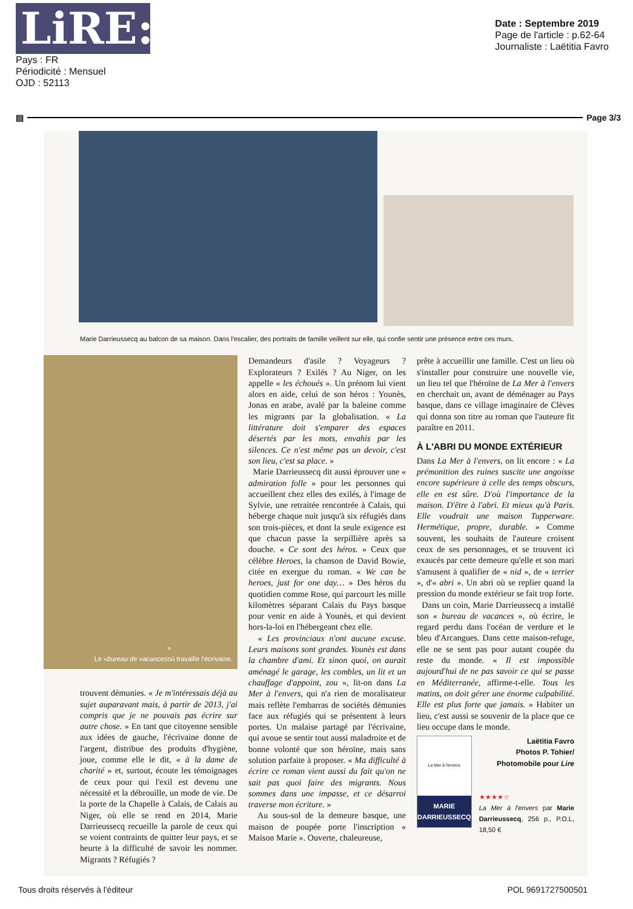LiRE:
Pays : FR
Périodicité : Mensuel
OJD : 52113
Date : Septembre 2019
Page de l'article : p.62-64
Journaliste : Laëtitia Favro
▤ Page 3/3
Marie Darrieussecq au balcon de sa maison. Dans l'escalier, des portraits de famille veillent sur elle, qui confie sentir une présence entre ces murs.
Le « bureau de vacances »
où travaille l'écrivaine.
trouvent démunies. « Je m'intéressais déjà au sujet auparavant mais, à partir de 2013, j'ai compris que je ne pouvais pas écrire sur autre chose. » En tant que citoyenne sensible aux idées de gauche, l'écrivaine donne de l'argent, distribue des produits d'hygiène, joue, comme elle le dit, « à la dame de charité » et, surtout, écoute les témoignages de ceux pour qui l'exil est devenu une nécessité et la débrouille, un mode de vie. De la porte de la Chapelle à Calais, de Calais au Niger, où elle se rend en 2014, Marie Darrieussecq recueille la parole de ceux qui se voient contraints de quitter leur pays, et se heurte à la difficulté de savoir les nommer. Migrants ? Réfugiés ?
Demandeurs d'asile ? Voyageurs ? Explorateurs ? Exilés ? Au Niger, on les appelle « les échoués ». Un prénom lui vient alors en aide, celui de son héros : Younès, Jonas en arabe, avalé par la baleine comme les migrants par la globalisation. « La littérature doit s'emparer des espaces désertés par les mots, envahis par les silences. Ce n'est même pas un devoir, c'est son lieu, c'est sa place. »
Marie Darrieussecq dit aussi éprouver une « admiration folle » pour les personnes qui accueillent chez elles des exilés, à l'image de Sylvie, une retraitée rencontrée à Calais, qui héberge chaque nuit jusqu'à six réfugiés dans son trois-pièces, et dont la seule exigence est que chacun passe la serpillière après sa douche. « Ce sont des héros. » Ceux que célèbre Heroes, la chanson de David Bowie, citée en exergue du roman. « We can be heroes, just for one day… » Des héros du quotidien comme Rose, qui parcourt les mille kilomètres séparant Calais du Pays basque pour venir en aide à Younès, et qui devient hors-la-loi en l'hébergeant chez elle.
« Les provinciaux n'ont aucune excuse. Leurs maisons sont grandes. Younès est dans la chambre d'ami. Et sinon quoi, on aurait aménagé le garage, les combles, un lit et un chauffage d'appoint, zou », lit-on dans La Mer à l'envers, qui n'a rien de moralisateur mais reflète l'embarras de sociétés démunies face aux réfugiés qui se présentent à leurs portes. Un malaise partagé par l'écrivaine, qui avoue se sentir tout aussi maladroite et de bonne volonté que son héroïne, mais sans solution parfaite à proposer. « Ma difficulté à écrire ce roman vient aussi du fait qu'on ne sait pas quoi faire des migrants. Nous sommes dans une impasse, et ce désarroi traverse mon écriture. »
Au sous-sol de la demeure basque, une maison de poupée porte l'inscription « Maison Marie ». Ouverte, chaleureuse,
prête à accueillir une famille. C'est un lieu où s'installer pour construire une nouvelle vie, un lieu tel que l'héroïne de La Mer à l'envers en cherchait un, avant de déménager au Pays basque, dans ce village imaginaire de Clèves qui donna son titre au roman que l'auteure fit paraître en 2011.
À L'ABRI DU MONDE EXTÉRIEUR
Dans La Mer à l'envers, on lit encore : « La prémonition des ruines suscite une angoisse encore supérieure à celle des temps obscurs, elle en est sûre. D'où l'importance de la maison. D'être à l'abri. Et mieux qu'à Paris. Elle voudrait une maison Tupperware. Hermétique, propre, durable. » Comme souvent, les souhaits de l'auteure croisent ceux de ses personnages, et se trouvent ici exaucés par cette demeure qu'elle et son mari s'amusent à qualifier de « nid », de « terrier », d'« abri ». Un abri où se replier quand la pression du monde extérieur se fait trop forte.
Dans un coin, Marie Darrieussecq a installé son « bureau de vacances », où écrire, le regard perdu dans l'océan de verdure et le bleu d'Arcangues. Dans cette maison-refuge, elle ne se sent pas pour autant coupée du reste du monde. « Il est impossible aujourd'hui de ne pas savoir ce qui se passe en Méditerranée, affirme-t-elle. Tous les matins, on doit gérer une énorme culpabilité. Elle est plus forte que jamais. » Habiter un lieu, c'est aussi se souvenir de la place que ce lieu occupe dans le monde.
La Mer à l'envers
MARIE
DARRIEUSSECQ
Laëtitia Favro
Photos P. Tohier/
Photomobile pour Lire
★★★★☆
La Mer à l'envers par Marie Darrieussecq, 256 p., P.O.L, 18,50 €
Tous droits réservés à l'éditeur POL 9691727500501